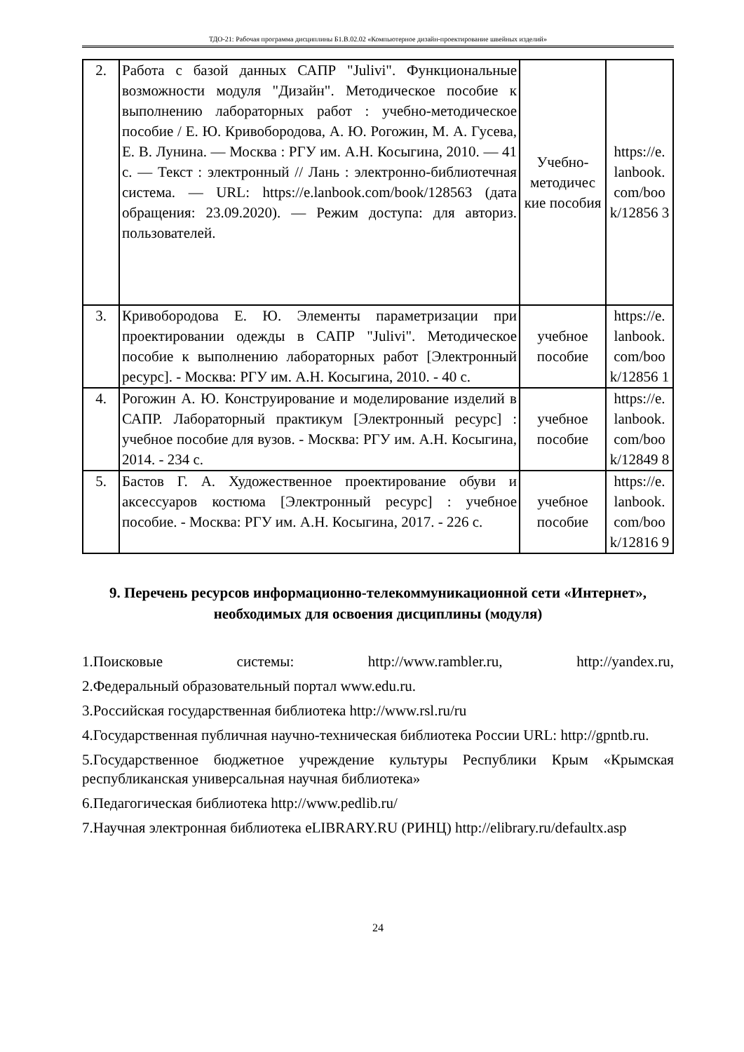ТДО-21: Рабочая программа дисциплины Б1.В.02.02 «Компьютерное дизайн-проектирование швейных изделий»
| 2. | Работа с базой данных САПР "Julivi". Функциональные возможности модуля "Дизайн". Методическое пособие к выполнению лабораторных работ : учебно-методическое пособие / Е. Ю. Кривобородова, А. Ю. Рогожин, М. А. Гусева, Е. В. Лунина. — Москва : РГУ им. А.Н. Косыгина, 2010. — 41 с. — Текст : электронный // Лань : электронно-библиотечная система. — URL: https://e.lanbook.com/book/128563 (дата обращения: 23.09.2020). — Режим доступа: для авториз. пользователей. | Учебно-методичес кие пособия | https://e. lanbook. com/boo k/12856 3 |
| 3. | Кривобородова Е. Ю. Элементы параметризации при проектировании одежды в САПР "Julivi". Методическое пособие к выполнению лабораторных работ [Электронный ресурс]. - Москва: РГУ им. А.Н. Косыгина, 2010. - 40 с. | учебное пособие | https://e. lanbook. com/boo k/12856 1 |
| 4. | Рогожин А. Ю. Конструирование и моделирование изделий в САПР. Лабораторный практикум [Электронный ресурс] : учебное пособие для вузов. - Москва: РГУ им. А.Н. Косыгина, 2014. - 234 с. | учебное пособие | https://e. lanbook. com/boo k/12849 8 |
| 5. | Бастов Г. А. Художественное проектирование обуви и аксессуаров костюма [Электронный ресурс] : учебное пособие. - Москва: РГУ им. А.Н. Косыгина, 2017. - 226 с. | учебное пособие | https://e. lanbook. com/boo k/12816 9 |
9. Перечень ресурсов информационно-телекоммуникационной сети «Интернет», необходимых для освоения дисциплины (модуля)
1.Поисковые системы: http://www.rambler.ru, http://yandex.ru,
2.Федеральный образовательный портал www.edu.ru.
3.Российская государственная библиотека http://www.rsl.ru/ru
4.Государственная публичная научно-техническая библиотека России URL: http://gpntb.ru.
5.Государственное бюджетное учреждение культуры Республики Крым «Крымская республиканская универсальная научная библиотека»
6.Педагогическая библиотека http://www.pedlib.ru/
7.Научная электронная библиотека eLIBRARY.RU (РИНЦ) http://elibrary.ru/defaultx.asp
24